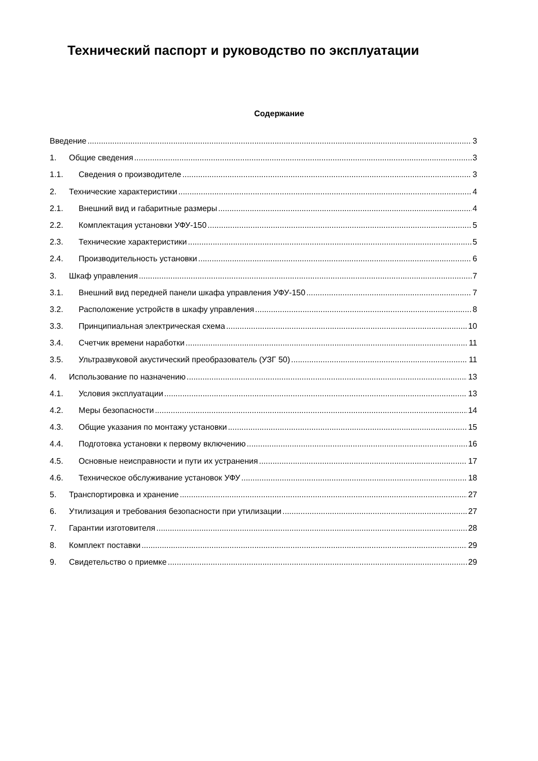Технический паспорт и руководство по эксплуатации
Содержание
Введение 3
1. Общие сведения 3
1.1. Сведения о производителе 3
2. Технические характеристики 4
2.1. Внешний вид и габаритные размеры 4
2.2. Комплектация установки УФУ-150 5
2.3. Технические характеристики 5
2.4. Производительность установки 6
3. Шкаф управления 7
3.1. Внешний вид передней панели шкафа управления УФУ-150 7
3.2. Расположение устройств в шкафу управления 8
3.3. Принципиальная электрическая схема 10
3.4. Счетчик времени наработки 11
3.5. Ультразвуковой акустический преобразователь (УЗГ 50) 11
4. Использование по назначению 13
4.1. Условия эксплуатации 13
4.2. Меры безопасности 14
4.3. Общие указания по монтажу установки 15
4.4. Подготовка установки к первому включению 16
4.5. Основные неисправности и пути их устранения 17
4.6. Техническое обслуживание установок УФУ 18
5. Транспортировка и хранение 27
6. Утилизация и требования безопасности при утилизации 27
7. Гарантии изготовителя 28
8. Комплект поставки 29
9. Свидетельство о приемке 29